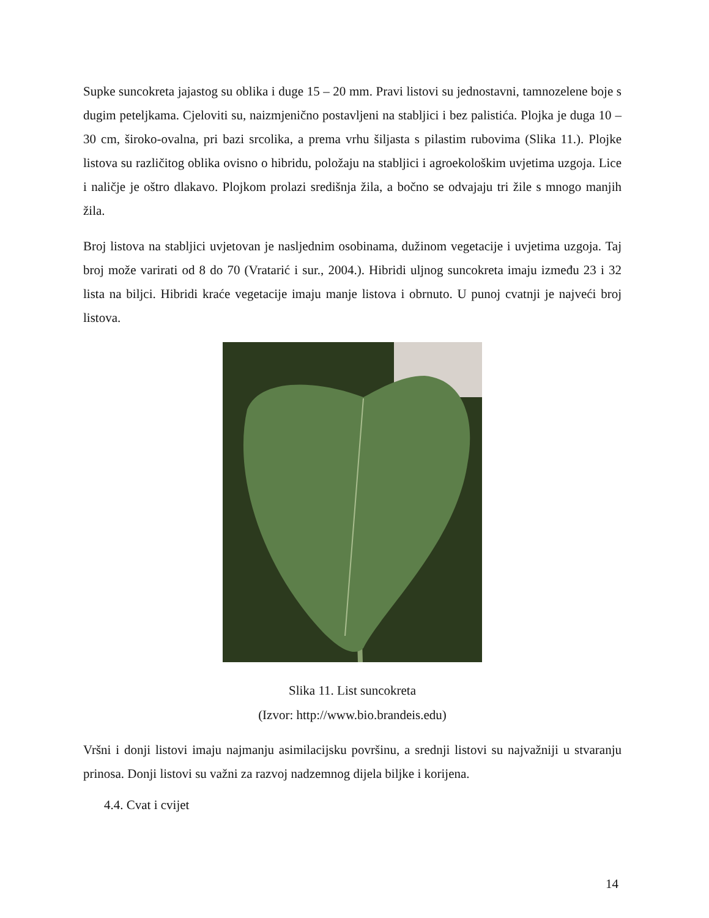Supke suncokreta jajastog su oblika i duge 15 – 20 mm. Pravi listovi su jednostavni, tamnozelene boje s dugim peteljkama. Cjeloviti su, naizmjenično postavljeni na stabljici i bez palistića. Plojka je duga 10 – 30 cm, široko-ovalna, pri bazi srcolika, a prema vrhu šiljasta s pilastim rubovima (Slika 11.). Plojke listova su različitog oblika ovisno o hibridu, položaju na stabljici i agroekološkim uvjetima uzgoja. Lice i naličje je oštro dlakavo. Plojkom prolazi središnja žila, a bočno se odvajaju tri žile s mnogo manjih žila.
Broj listova na stabljici uvjetovan je nasljednim osobinama, dužinom vegetacije i uvjetima uzgoja. Taj broj može varirati od 8 do 70 (Vratarić i sur., 2004.). Hibridi uljnog suncokreta imaju između 23 i 32 lista na biljci. Hibridi kraće vegetacije imaju manje listova i obrnuto. U punoj cvatnji je najveći broj listova.
Slika 11. List suncokreta
(Izvor: http://www.bio.brandeis.edu)
Vršni i donji listovi imaju najmanju asimilacijsku površinu, a srednji listovi su najvažniji u stvaranju prinosa. Donji listovi su važni za razvoj nadzemnog dijela biljke i korijena.
4.4. Cvat i cvijet
14